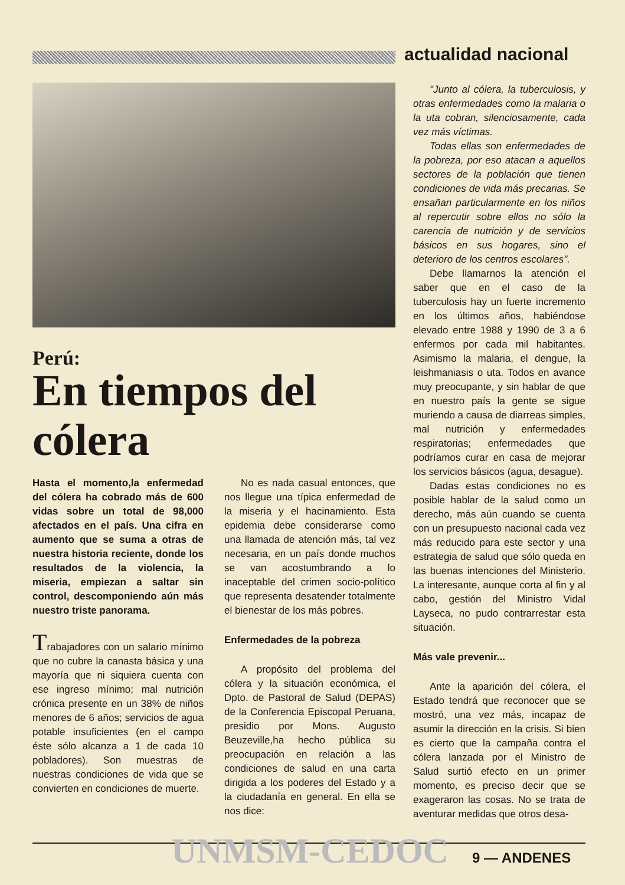actualidad nacional
Perú:
En tiempos del cólera
Hasta el momento,la enfermedad del cólera ha cobrado más de 600 vidas sobre un total de 98,000 afectados en el país. Una cifra en aumento que se suma a otras de nuestra historia reciente, donde los resultados de la violencia, la miseria, empiezan a saltar sin control, descomponiendo aún más nuestro triste panorama.
Trabajadores con un salario mínimo que no cubre la canasta básica y una mayoría que ni siquiera cuenta con ese ingreso mínimo; mal nutrición crónica presente en un 38% de niños menores de 6 años; servicios de agua potable insuficientes (en el campo éste sólo alcanza a 1 de cada 10 pobladores). Son muestras de nuestras condiciones de vida que se convierten en condiciones de muerte.
No es nada casual entonces, que nos llegue una típica enfermedad de la miseria y el hacinamiento. Esta epidemia debe considerarse como una llamada de atención más, tal vez necesaria, en un país donde muchos se van acostumbrando a lo inaceptable del crimen socio-político que representa desatender totalmente el bienestar de los más pobres.
Enfermedades de la pobreza
A propósito del problema del cólera y la situación económica, el Dpto. de Pastoral de Salud (DEPAS) de la Conferencia Episcopal Peruana, presidio por Mons. Augusto Beuzeville,ha hecho pública su preocupación en relación a las condiciones de salud en una carta dirigida a los poderes del Estado y a la ciudadanía en general. En ella se nos dice:
"Junto al cólera, la tuberculosis, y otras enfermedades como la malaria o la uta cobran, silenciosamente, cada vez más víctimas.
Todas ellas son enfermedades de la pobreza, por eso atacan a aquellos sectores de la población que tienen condiciones de vida más precarias. Se ensañan particularmente en los niños al repercutir sobre ellos no sólo la carencia de nutrición y de servicios básicos en sus hogares, sino el deterioro de los centros escolares".
Debe llamarnos la atención el saber que en el caso de la tuberculosis hay un fuerte incremento en los últimos años, habiéndose elevado entre 1988 y 1990 de 3 a 6 enfermos por cada mil habitantes. Asimismo la malaria, el dengue, la leishmaniasis o uta. Todos en avance muy preocupante, y sin hablar de que en nuestro país la gente se sigue muriendo a causa de diarreas simples, mal nutrición y enfermedades respiratorias; enfermedades que podríamos curar en casa de mejorar los servicios básicos (agua, desague).
Dadas estas condiciones no es posible hablar de la salud como un derecho, más aún cuando se cuenta con un presupuesto nacional cada vez más reducido para este sector y una estrategia de salud que sólo queda en las buenas intenciones del Ministerio. La interesante, aunque corta al fin y al cabo, gestión del Ministro Vidal Layseca, no pudo contrarrestar esta situación.
Más vale prevenir...
Ante la aparición del cólera, el Estado tendrá que reconocer que se mostró, una vez más, incapaz de asumir la dirección en la crisis. Si bien es cierto que la campaña contra el cólera lanzada por el Ministro de Salud surtió efecto en un primer momento, es preciso decir que se exageraron las cosas. No se trata de aventurar medidas que otros desa-
UNMSM-CEDOC 9 — ANDENES